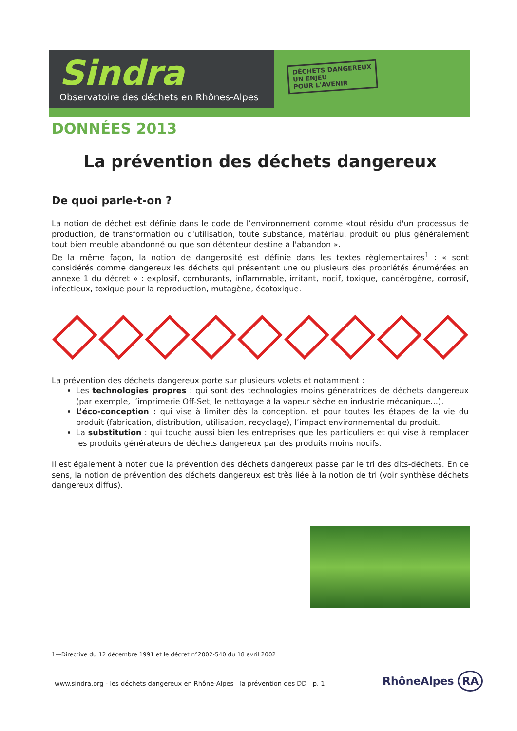Sindra
Observatoire des déchets en Rhônes-Alpes
DÉCHETS DANGEREUX
UN ENJEU
POUR L'AVENIR
DONNÉES 2013
La prévention des déchets dangereux
De quoi parle-t-on ?
La notion de déchet est définie dans le code de l’environnement comme «tout résidu d'un processus de production, de transformation ou d'utilisation, toute substance, matériau, produit ou plus généralement tout bien meuble abandonné ou que son détenteur destine à l'abandon ».
De la même façon, la notion de dangerosité est définie dans les textes règlementaires<sup>1</sup> : « sont considérés comme dangereux les déchets qui présentent une ou plusieurs des propriétés énumérées en annexe 1 du décret » : explosif, comburants, inflammable, irritant, nocif, toxique, cancérogène, corrosif, infectieux, toxique pour la reproduction, mutagène, écotoxique.
La prévention des déchets dangereux porte sur plusieurs volets et notamment :
Les technologies propres : qui sont des technologies moins génératrices de déchets dangereux (par exemple, l’imprimerie Off-Set, le nettoyage à la vapeur sèche en industrie mécanique…).
L’éco-conception : qui vise à limiter dès la conception, et pour toutes les étapes de la vie du produit (fabrication, distribution, utilisation, recyclage), l’impact environnemental du produit.
La substitution : qui touche aussi bien les entreprises que les particuliers et qui vise à remplacer les produits générateurs de déchets dangereux par des produits moins nocifs.
Il est également à noter que la prévention des déchets dangereux passe par le tri des dits-déchets. En ce sens, la notion de prévention des déchets dangereux est très liée à la notion de tri (voir synthèse déchets dangereux diffus).
1—Directive du 12 décembre 1991 et le décret n°2002-540 du 18 avril 2002
www.sindra.org - les déchets dangereux en Rhône-Alpes—la prévention des DD p. 1
RhôneAlpes RA